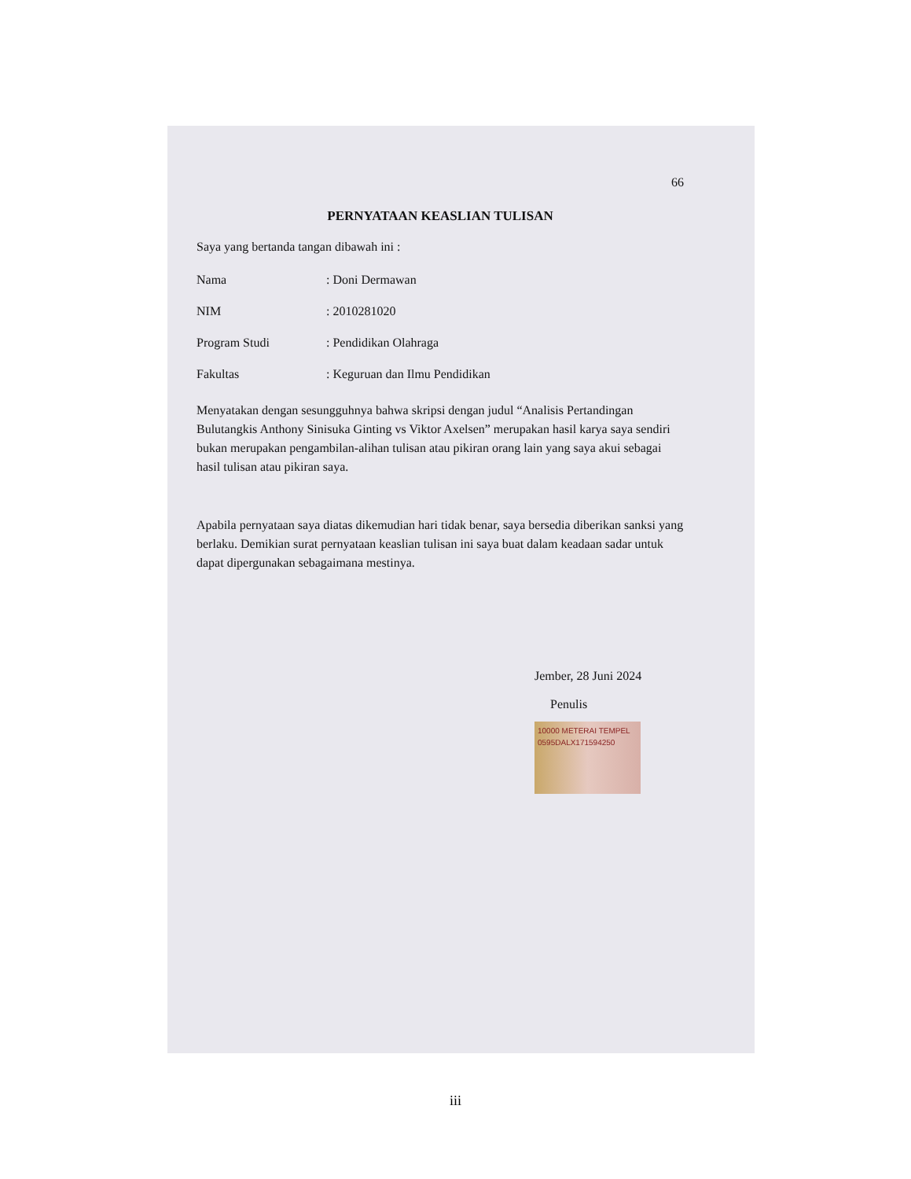66
PERNYATAAN KEASLIAN TULISAN
Saya yang bertanda tangan dibawah ini :
| Nama | : Doni Dermawan |
| NIM | : 2010281020 |
| Program Studi | : Pendidikan Olahraga |
| Fakultas | : Keguruan dan Ilmu Pendidikan |
Menyatakan dengan sesungguhnya bahwa skripsi dengan judul “Analisis Pertandingan Bulutangkis Anthony Sinisuka Ginting vs Viktor Axelsen” merupakan hasil karya saya sendiri bukan merupakan pengambilan-alihan tulisan atau pikiran orang lain yang saya akui sebagai hasil tulisan atau pikiran saya.
Apabila pernyataan saya diatas dikemudian hari tidak benar, saya bersedia diberikan sanksi yang berlaku. Demikian surat pernyataan keaslian tulisan ini saya buat dalam keadaan sadar untuk dapat dipergunakan sebagaimana mestinya.
Jember, 28 Juni 2024
Penulis
10000 METERAI TEMPEL
0595DALX171594250
iii